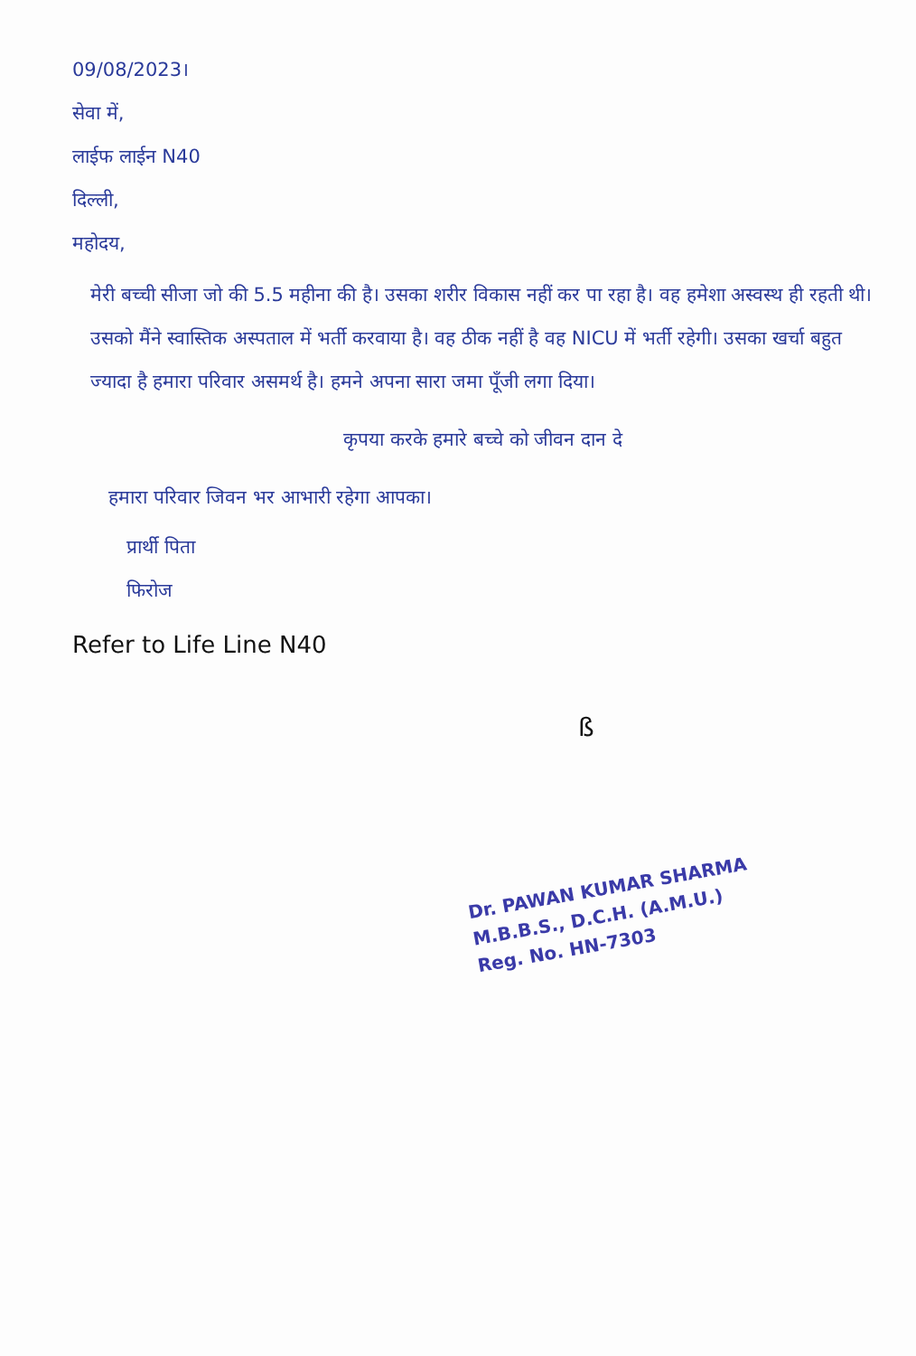09/08/2023।
सेवा में,
लाईफ लाईन N40
दिल्ली,
महोदय,
मेरी बच्ची सीजा जो की 5.5 महीना की है। उसका शरीर विकास नहीं कर पा रहा है। वह हमेशा अस्वस्थ ही रहती थी। उसको मैंने स्वास्तिक अस्पताल में भर्ती करवाया है। वह ठीक नहीं है वह NICU में भर्ती रहेगी। उसका खर्चा बहुत ज्यादा है हमारा परिवार असमर्थ है। हमने अपना सारा जमा पूँजी लगा दिया।
कृपया करके हमारे बच्चे को जीवन दान दे
हमारा परिवार जिवन भर आभारी रहेगा आपका।
प्रार्थी पिता
फिरोज
Refer to Life Line N40
ß
Dr. PAWAN KUMAR SHARMA
M.B.B.S., D.C.H. (A.M.U.)
Reg. No. HN-7303